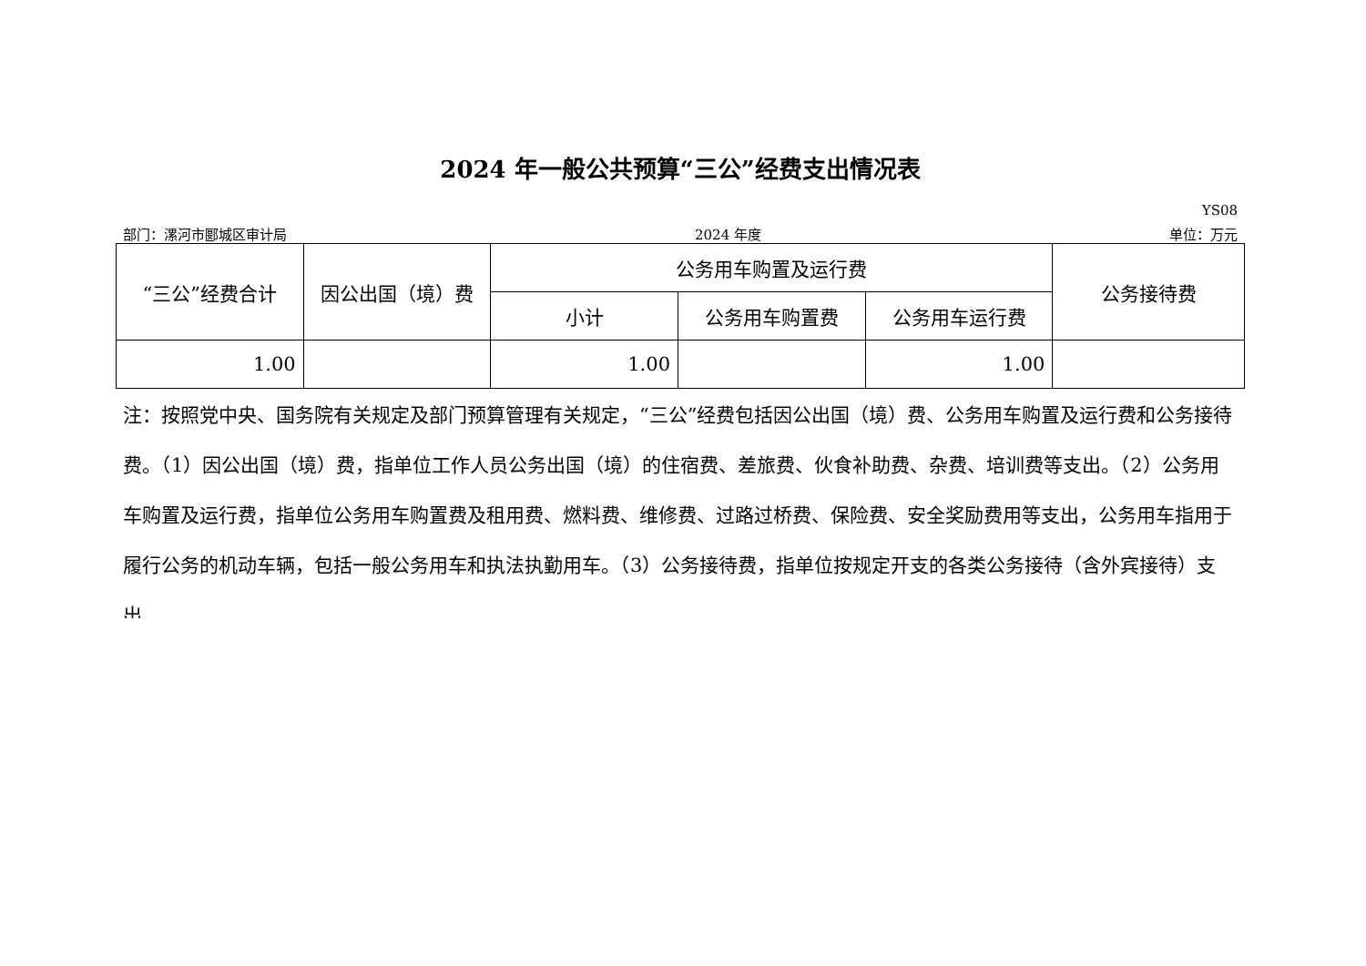2024 年一般公共预算“三公”经费支出情况表
YS08
部门：漯河市郾城区审计局 2024 年度 单位：万元
| “三公”经费合计 | 因公出国（境）费 | 公务用车购置及运行费 | | | 公务接待费 |
| --- | --- | --- | --- | --- | --- |
| | | 小计 | 公务用车购置费 | 公务用车运行费 | |
| 1.00 | | 1.00 | | 1.00 | |
注：按照党中央、国务院有关规定及部门预算管理有关规定，“三公”经费包括因公出国（境）费、公务用车购置及运行费和公务接待费。（1）因公出国（境）费，指单位工作人员公务出国（境）的住宿费、差旅费、伙食补助费、杂费、培训费等支出。（2）公务用车购置及运行费，指单位公务用车购置费及租用费、燃料费、维修费、过路过桥费、保险费、安全奖励费用等支出，公务用车指用于履行公务的机动车辆，包括一般公务用车和执法执勤用车。（3）公务接待费，指单位按规定开支的各类公务接待（含外宾接待）支出。